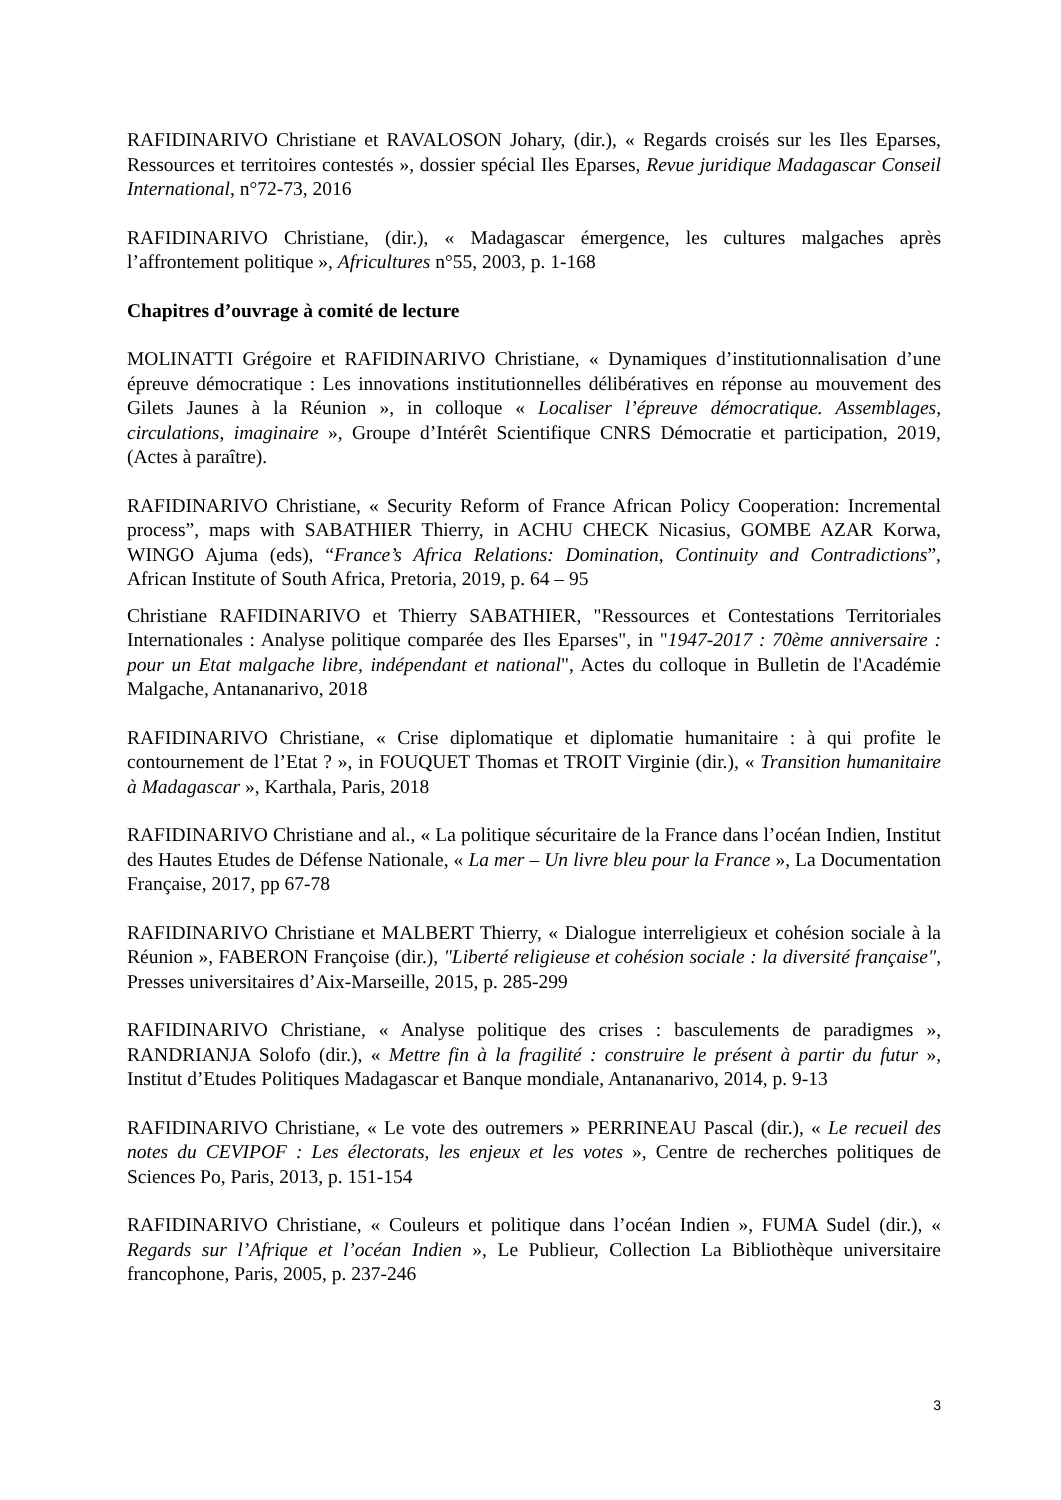RAFIDINARIVO Christiane et RAVALOSON Johary, (dir.), « Regards croisés sur les Iles Eparses, Ressources et territoires contestés », dossier spécial Iles Eparses, Revue juridique Madagascar Conseil International, n°72-73, 2016
RAFIDINARIVO Christiane, (dir.), « Madagascar émergence, les cultures malgaches après l’affrontement politique », Africultures n°55, 2003, p. 1-168
Chapitres d’ouvrage à comité de lecture
MOLINATTI Grégoire et RAFIDINARIVO Christiane, « Dynamiques d’institutionnalisation d’une épreuve démocratique : Les innovations institutionnelles délibératives en réponse au mouvement des Gilets Jaunes à la Réunion », in colloque « Localiser l’épreuve démocratique. Assemblages, circulations, imaginaire », Groupe d’Intérêt Scientifique CNRS Démocratie et participation, 2019, (Actes à paraître).
RAFIDINARIVO Christiane, « Security Reform of France African Policy Cooperation: Incremental process”, maps with SABATHIER Thierry, in ACHU CHECK Nicasius, GOMBE AZAR Korwa, WINGO Ajuma (eds), “France’s Africa Relations: Domination, Continuity and Contradictions”, African Institute of South Africa, Pretoria, 2019, p. 64 – 95
Christiane RAFIDINARIVO et Thierry SABATHIER, "Ressources et Contestations Territoriales Internationales : Analyse politique comparée des Iles Eparses", in "1947-2017 : 70ème anniversaire : pour un Etat malgache libre, indépendant et national", Actes du colloque in Bulletin de l'Académie Malgache, Antananarivo, 2018
RAFIDINARIVO Christiane, « Crise diplomatique et diplomatie humanitaire : à qui profite le contournement de l’Etat ? », in FOUQUET Thomas et TROIT Virginie (dir.), « Transition humanitaire à Madagascar », Karthala, Paris, 2018
RAFIDINARIVO Christiane and al., « La politique sécuritaire de la France dans l’océan Indien, Institut des Hautes Etudes de Défense Nationale, « La mer – Un livre bleu pour la France », La Documentation Française, 2017, pp 67-78
RAFIDINARIVO Christiane et MALBERT Thierry, « Dialogue interreligieux et cohésion sociale à la Réunion », FABERON Françoise (dir.), "Liberté religieuse et cohésion sociale : la diversité française", Presses universitaires d’Aix-Marseille, 2015, p. 285-299
RAFIDINARIVO Christiane, « Analyse politique des crises : basculements de paradigmes », RANDRIANJA Solofo (dir.), « Mettre fin à la fragilité : construire le présent à partir du futur », Institut d’Etudes Politiques Madagascar et Banque mondiale, Antananarivo, 2014, p. 9-13
RAFIDINARIVO Christiane, « Le vote des outremers » PERRINEAU Pascal (dir.), « Le recueil des notes du CEVIPOF : Les électorats, les enjeux et les votes », Centre de recherches politiques de Sciences Po, Paris, 2013, p. 151-154
RAFIDINARIVO Christiane, « Couleurs et politique dans l’océan Indien », FUMA Sudel (dir.), « Regards sur l’Afrique et l’océan Indien », Le Publieur, Collection La Bibliothèque universitaire francophone, Paris, 2005, p. 237-246
3